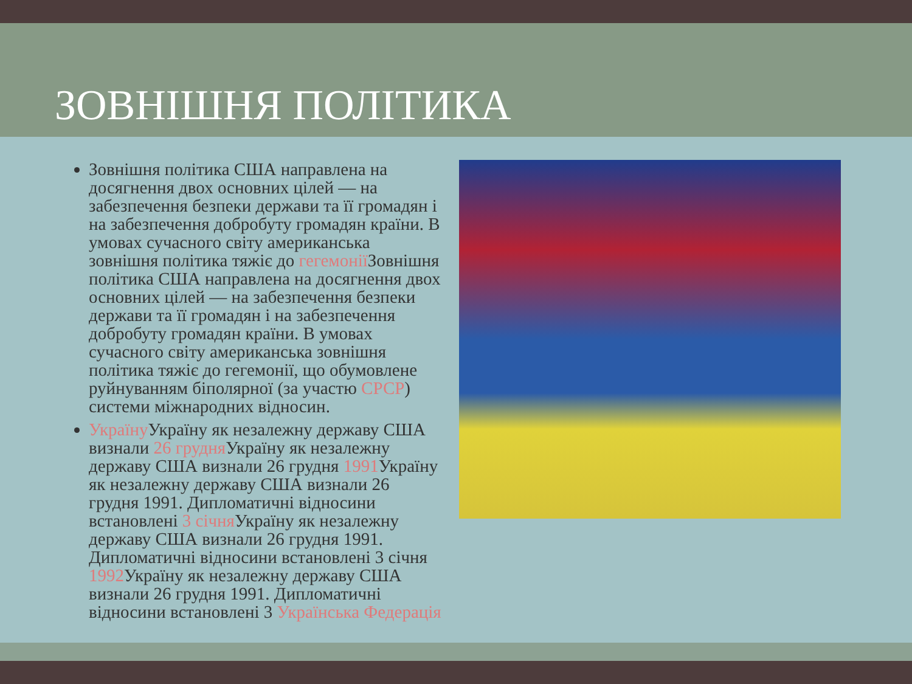ЗОВНІШНЯ ПОЛІТИКА
Зовнішня політика США направлена на досягнення двох основних цілей — на забезпечення безпеки держави та її громадян і на забезпечення добробуту громадян країни. В умовах сучасного світу американська зовнішня політика тяжіє до гегемонії Зовнішня політика США направлена на досягнення двох основних цілей — на забезпечення безпеки держави та її громадян і на забезпечення добробуту громадян країни. В умовах сучасного світу американська зовнішня політика тяжіє до гегемонії, що обумовлене руйнуванням біполярної (за участю СРСР) системи міжнародних відносин.
Україну Україну як незалежну державу США визнали 26 грудня Україну як незалежну державу США визнали 26 грудня 1991 Україну як незалежну державу США визнали 26 грудня 1991. Дипломатичні відносини встановлені 3 січня Україну як незалежну державу США визнали 26 грудня 1991. Дипломатичні відносини встановлені 3 січня 1992 Україну як незалежну державу США визнали 26 грудня 1991. Дипломатичні відносини встановлені 3 Українська Федерація